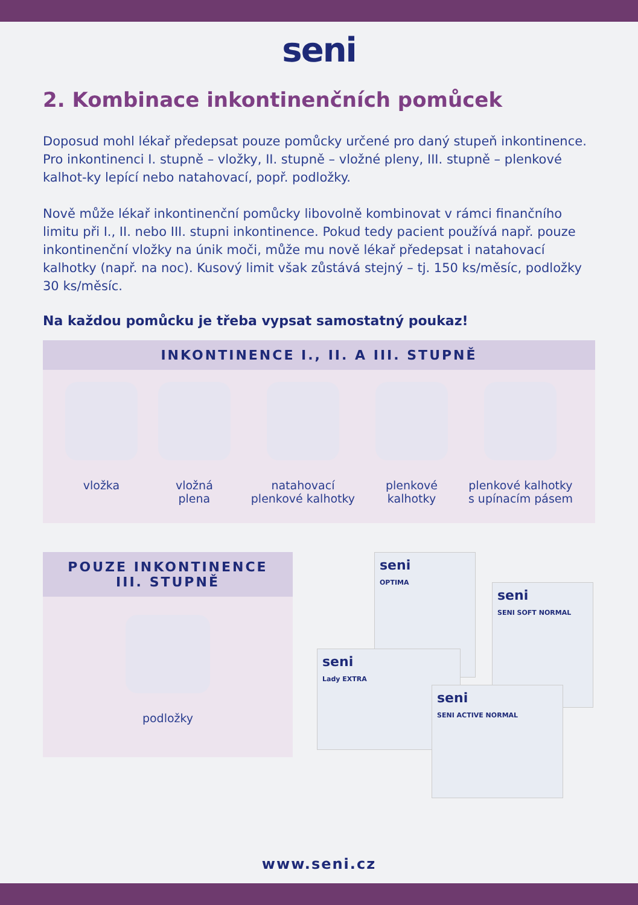seni
2. Kombinace inkontinenčních pomůcek
Doposud mohl lékař předepsat pouze pomůcky určené pro daný stupeň inkontinence. Pro inkontinenci I. stupně – vložky, II. stupně – vložné pleny, III. stupně – plenkové kalhot-ky lepící nebo natahovací, popř. podložky.
Nově může lékař inkontinenční pomůcky libovolně kombinovat v rámci finančního limitu při I., II. nebo III. stupni inkontinence. Pokud tedy pacient používá např. pouze inkontinenční vložky na únik moči, může mu nově lékař předepsat i natahovací kalhotky (např. na noc). Kusový limit však zůstává stejný – tj. 150 ks/měsíc, podložky 30 ks/měsíc.
Na každou pomůcku je třeba vypsat samostatný poukaz!
INKONTINENCE I., II. A III. STUPNĚ
vložka vložná
plena
natahovací
plenkové kalhotky
plenkové
kalhotky
plenkové kalhotky
s upínacím pásem
POUZE INKONTINENCE
III. STUPNĚ
podložky
seni
OPTIMA
seni
SENI SOFT NORMAL
seni
Lady EXTRA
seni
SENI ACTIVE NORMAL
www.seni.cz